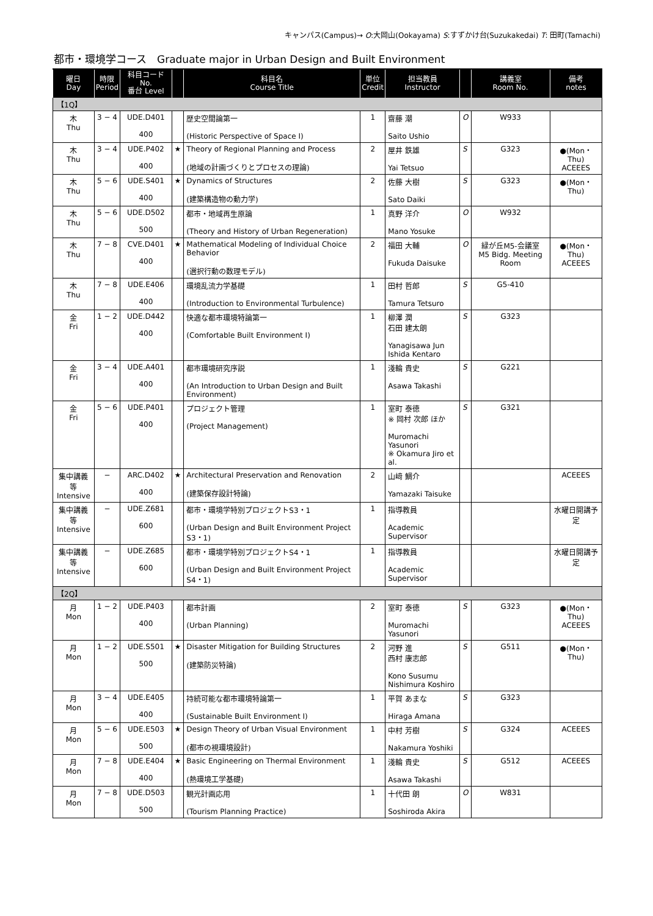キャンパス(Campus)→ O:大岡山(Ookayama) S:すずかけ台(Suzukakedai) T: 田町(Tamachi)
都市・環境学コース　Graduate major in Urban Design and Built Environment
| 曜日 Day | 時限 Period | 科目コード No. 番台 Level | | 科目名 Course Title | 単位 Credit | 担当教員 Instructor | | 講義室 Room No. | 備考 notes |
| --- | --- | --- | --- | --- | --- | --- | --- | --- | --- |
| 【1Q】 | | | | | | | | | |
| 木 Thu | 3 − 4 | UDE.D401 400 | | 歴史空間論第一 (Historic Perspective of Space I) | 1 | 齋藤 潮 Saito Ushio | O | W933 | |
| 木 Thu | 3 − 4 | UDE.P402 400 | ★ | Theory of Regional Planning and Process (地域の計画づくりとプロセスの理論) | 2 | 屋井 鉄雄 Yai Tetsuo | S | G323 | ●(Mon・Thu) ACEEES |
| 木 Thu | 5 − 6 | UDE.S401 400 | ★ | Dynamics of Structures (建築構造物の動力学) | 2 | 佐藤 大樹 Sato Daiki | S | G323 | ●(Mon・Thu) |
| 木 Thu | 5 − 6 | UDE.D502 500 | | 都市・地域再生原論 (Theory and History of Urban Regeneration) | 1 | 真野 洋介 Mano Yosuke | O | W932 | |
| 木 Thu | 7 − 8 | CVE.D401 400 | ★ | Mathematical Modeling of Individual Choice Behavior (選択行動の数理モデル) | 2 | 福田 大輔 Fukuda Daisuke | O | 緑が丘M5-会議室 M5 Bidg. Meeting Room | ●(Mon・Thu) ACEEES |
| 木 Thu | 7 − 8 | UDE.E406 400 | | 環境乱流力学基礎 (Introduction to Environmental Turbulence) | 1 | 田村 哲郎 Tamura Tetsuro | S | G5-410 | |
| 金 Fri | 1 − 2 | UDE.D442 400 | | 快適な都市環境特論第一 (Comfortable Built Environment I) | 1 | 柳澤 潤 石田 建太朗 Yanagisawa Jun Ishida Kentaro | S | G323 | |
| 金 Fri | 3 − 4 | UDE.A401 400 | | 都市環境研究序説 (An Introduction to Urban Design and Built Environment) | 1 | 淺輪 貴史 Asawa Takashi | S | G221 | |
| 金 Fri | 5 − 6 | UDE.P401 400 | | プロジェクト管理 (Project Management) | 1 | 室町 泰徳 ※ 岡村 次郎 ほか Muromachi Yasunori ※ Okamura Jiro et al. | S | G321 | |
| 集中講義等 Intensive | − | ARC.D402 400 | ★ | Architectural Preservation and Renovation (建築保存設計特論) | 2 | 山﨑 鯛介 Yamazaki Taisuke | | | ACEEES |
| 集中講義等 Intensive | − | UDE.Z681 600 | | 都市・環境学特別プロジェクトS3・1 (Urban Design and Built Environment Project S3・1) | 1 | 指導教員 Academic Supervisor | | | 水曜日開講予定 |
| 集中講義等 Intensive | − | UDE.Z685 600 | | 都市・環境学特別プロジェクトS4・1 (Urban Design and Built Environment Project S4・1) | 1 | 指導教員 Academic Supervisor | | | 水曜日開講予定 |
| 【2Q】 | | | | | | | | | |
| 月 Mon | 1 − 2 | UDE.P403 400 | | 都市計画 (Urban Planning) | 2 | 室町 泰徳 Muromachi Yasunori | S | G323 | ●(Mon・Thu) ACEEES |
| 月 Mon | 1 − 2 | UDE.S501 500 | ★ | Disaster Mitigation for Building Structures (建築防災特論) | 2 | 河野 進 西村 康志郎 Kono Susumu Nishimura Koshiro | S | G511 | ●(Mon・Thu) |
| 月 Mon | 3 − 4 | UDE.E405 400 | | 持続可能な都市環境特論第一 (Sustainable Built Environment I) | 1 | 平賀 あまな Hiraga Amana | S | G323 | |
| 月 Mon | 5 − 6 | UDE.E503 500 | ★ | Design Theory of Urban Visual Environment (都市の視環境設計) | 1 | 中村 芳樹 Nakamura Yoshiki | S | G324 | ACEEES |
| 月 Mon | 7 − 8 | UDE.E404 400 | ★ | Basic Engineering on Thermal Environment (熱環境工学基礎) | 1 | 淺輪 貴史 Asawa Takashi | S | G512 | ACEEES |
| 月 Mon | 7 − 8 | UDE.D503 500 | | 観光計画応用 (Tourism Planning Practice) | 1 | 十代田 朗 Soshiroda Akira | O | W831 | |